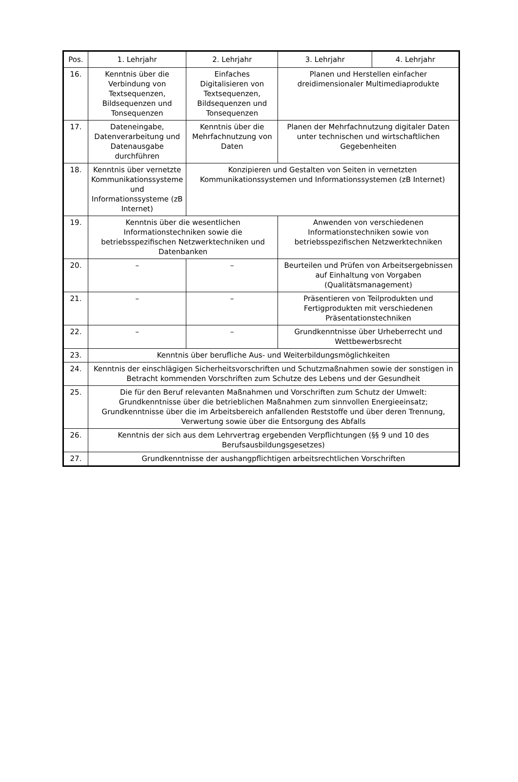| Pos. | 1. Lehrjahr | 2. Lehrjahr | 3. Lehrjahr | 4. Lehrjahr |
| --- | --- | --- | --- | --- |
| 16. | Kenntnis über die Verbindung von Textsequenzen, Bildsequenzen und Tonsequenzen | Einfaches Digitalisieren von Textsequenzen, Bildsequenzen und Tonsequenzen | Planen und Herstellen einfacher dreidimensionaler Multimediaprodukte | |
| 17. | Dateneingabe, Datenverarbeitung und Datenausgabe durchführen | Kenntnis über die Mehrfachnutzung von Daten | Planen der Mehrfachnutzung digitaler Daten unter technischen und wirtschaftlichen Gegebenheiten | |
| 18. | Kenntnis über vernetzte Kommunikationssysteme und Informationssysteme (zB Internet) | Konzipieren und Gestalten von Seiten in vernetzten Kommunikationssystemen und Informationssystemen (zB Internet) | | |
| 19. | Kenntnis über die wesentlichen Informationstechniken sowie die betriebsspezifischen Netzwerktechniken und Datenbanken | | Anwenden von verschiedenen Informationstechniken sowie von betriebsspezifischen Netzwerktechniken | |
| 20. | – | – | Beurteilen und Prüfen von Arbeitsergebnissen auf Einhaltung von Vorgaben (Qualitätsmanagement) | |
| 21. | – | – | Präsentieren von Teilprodukten und Fertigprodukten mit verschiedenen Präsentationstechniken | |
| 22. | – | – | Grundkenntnisse über Urheberrecht und Wettbewerbsrecht | |
| 23. | Kenntnis über berufliche Aus- und Weiterbildungsmöglichkeiten | | | |
| 24. | Kenntnis der einschlägigen Sicherheitsvorschriften und Schutzmaßnahmen sowie der sonstigen in Betracht kommenden Vorschriften zum Schutze des Lebens und der Gesundheit | | | |
| 25. | Die für den Beruf relevanten Maßnahmen und Vorschriften zum Schutz der Umwelt: Grundkenntnisse über die betrieblichen Maßnahmen zum sinnvollen Energieeinsatz; Grundkenntnisse über die im Arbeitsbereich anfallenden Reststoffe und über deren Trennung, Verwertung sowie über die Entsorgung des Abfalls | | | |
| 26. | Kenntnis der sich aus dem Lehrvertrag ergebenden Verpflichtungen (§§ 9 und 10 des Berufsausbildungsgesetzes) | | | |
| 27. | Grundkenntnisse der aushangpflichtigen arbeitsrechtlichen Vorschriften | | | |